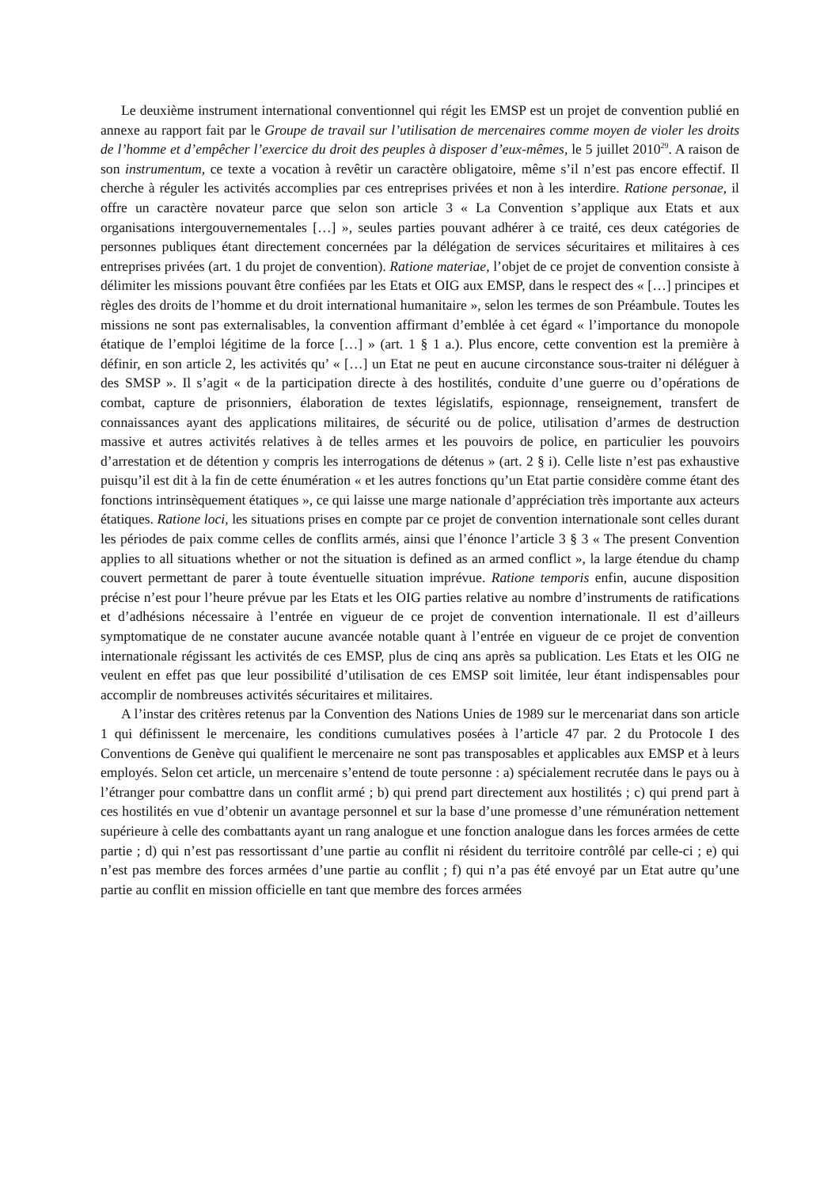Le deuxième instrument international conventionnel qui régit les EMSP est un projet de convention publié en annexe au rapport fait par le Groupe de travail sur l’utilisation de mercenaires comme moyen de violer les droits de l’homme et d’empêcher l’exercice du droit des peuples à disposer d’eux-mêmes, le 5 juillet 2010<sup>29</sup>. A raison de son instrumentum, ce texte a vocation à revêtir un caractère obligatoire, même s’il n’est pas encore effectif. Il cherche à réguler les activités accomplies par ces entreprises privées et non à les interdire. Ratione personae, il offre un caractère novateur parce que selon son article 3 « La Convention s’applique aux Etats et aux organisations intergouvernementales […] », seules parties pouvant adhérer à ce traité, ces deux catégories de personnes publiques étant directement concernées par la délégation de services sécuritaires et militaires à ces entreprises privées (art. 1 du projet de convention). Ratione materiae, l’objet de ce projet de convention consiste à délimiter les missions pouvant être confiées par les Etats et OIG aux EMSP, dans le respect des « […] principes et règles des droits de l’homme et du droit international humanitaire », selon les termes de son Préambule. Toutes les missions ne sont pas externalisables, la convention affirmant d’emblée à cet égard « l’importance du monopole étatique de l’emploi légitime de la force […] » (art. 1 § 1 a.). Plus encore, cette convention est la première à définir, en son article 2, les activités qu’ « […] un Etat ne peut en aucune circonstance sous-traiter ni déléguer à des SMSP ». Il s’agit « de la participation directe à des hostilités, conduite d’une guerre ou d’opérations de combat, capture de prisonniers, élaboration de textes législatifs, espionnage, renseignement, transfert de connaissances ayant des applications militaires, de sécurité ou de police, utilisation d’armes de destruction massive et autres activités relatives à de telles armes et les pouvoirs de police, en particulier les pouvoirs d’arrestation et de détention y compris les interrogations de détenus » (art. 2 § i). Celle liste n’est pas exhaustive puisqu’il est dit à la fin de cette énumération « et les autres fonctions qu’un Etat partie considère comme étant des fonctions intrinsèquement étatiques », ce qui laisse une marge nationale d’appréciation très importante aux acteurs étatiques. Ratione loci, les situations prises en compte par ce projet de convention internationale sont celles durant les périodes de paix comme celles de conflits armés, ainsi que l’énonce l’article 3 § 3 « The present Convention applies to all situations whether or not the situation is defined as an armed conflict », la large étendue du champ couvert permettant de parer à toute éventuelle situation imprévue. Ratione temporis enfin, aucune disposition précise n’est pour l’heure prévue par les Etats et les OIG parties relative au nombre d’instruments de ratifications et d’adhésions nécessaire à l’entrée en vigueur de ce projet de convention internationale. Il est d’ailleurs symptomatique de ne constater aucune avancée notable quant à l’entrée en vigueur de ce projet de convention internationale régissant les activités de ces EMSP, plus de cinq ans après sa publication. Les Etats et les OIG ne veulent en effet pas que leur possibilité d’utilisation de ces EMSP soit limitée, leur étant indispensables pour accomplir de nombreuses activités sécuritaires et militaires.
A l’instar des critères retenus par la Convention des Nations Unies de 1989 sur le mercenariat dans son article 1 qui définissent le mercenaire, les conditions cumulatives posées à l’article 47 par. 2 du Protocole I des Conventions de Genève qui qualifient le mercenaire ne sont pas transposables et applicables aux EMSP et à leurs employés. Selon cet article, un mercenaire s’entend de toute personne : a) spécialement recrutée dans le pays ou à l’étranger pour combattre dans un conflit armé ; b) qui prend part directement aux hostilités ; c) qui prend part à ces hostilités en vue d’obtenir un avantage personnel et sur la base d’une promesse d’une rémunération nettement supérieure à celle des combattants ayant un rang analogue et une fonction analogue dans les forces armées de cette partie ; d) qui n’est pas ressortissant d’une partie au conflit ni résident du territoire contrôlé par celle-ci ; e) qui n’est pas membre des forces armées d’une partie au conflit ; f) qui n’a pas été envoyé par un Etat autre qu’une partie au conflit en mission officielle en tant que membre des forces armées